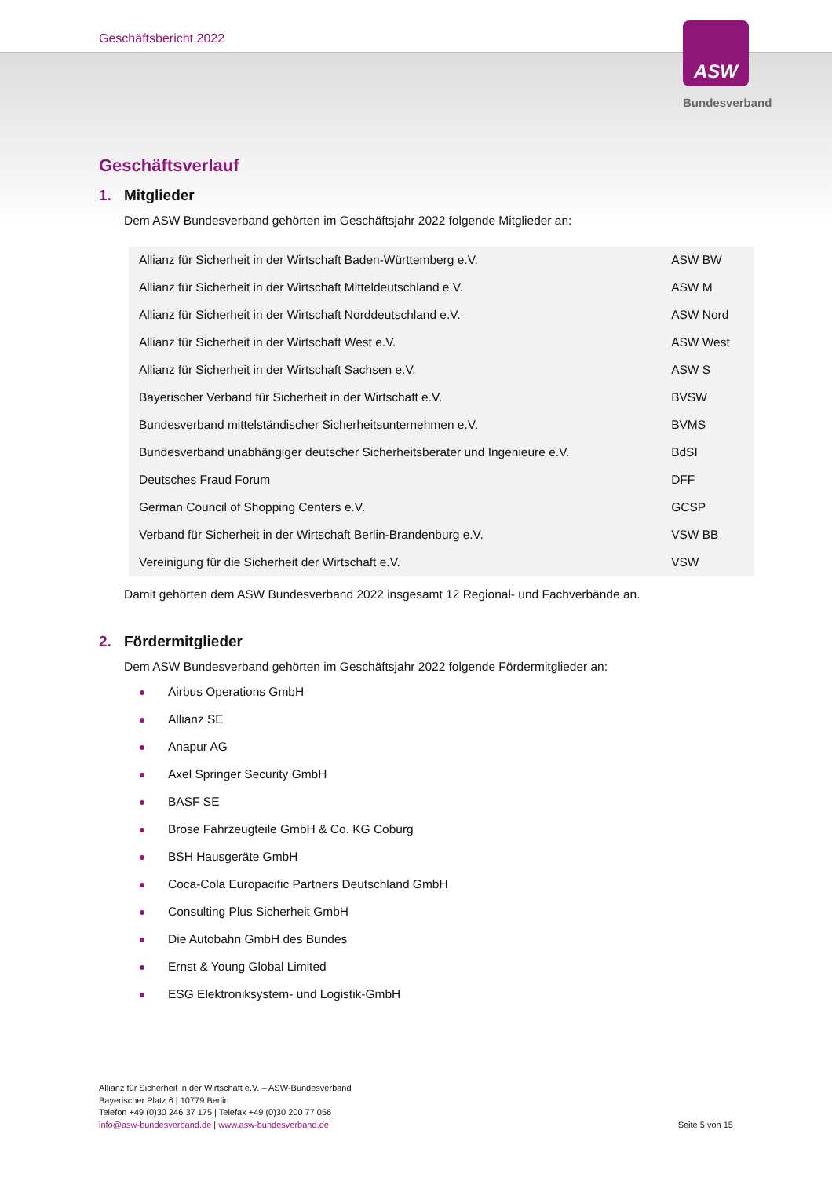Geschäftsbericht 2022
ASW
Bundesverband
Geschäftsverlauf
1. Mitglieder
Dem ASW Bundesverband gehörten im Geschäftsjahr 2022 folgende Mitglieder an:
| Allianz für Sicherheit in der Wirtschaft Baden-Württemberg e.V. | ASW BW |
| Allianz für Sicherheit in der Wirtschaft Mitteldeutschland e.V. | ASW M |
| Allianz für Sicherheit in der Wirtschaft Norddeutschland e.V. | ASW Nord |
| Allianz für Sicherheit in der Wirtschaft West e.V. | ASW West |
| Allianz für Sicherheit in der Wirtschaft Sachsen e.V. | ASW S |
| Bayerischer Verband für Sicherheit in der Wirtschaft e.V. | BVSW |
| Bundesverband mittelständischer Sicherheitsunternehmen e.V. | BVMS |
| Bundesverband unabhängiger deutscher Sicherheitsberater und Ingenieure e.V. | BdSI |
| Deutsches Fraud Forum | DFF |
| German Council of Shopping Centers e.V. | GCSP |
| Verband für Sicherheit in der Wirtschaft Berlin-Brandenburg e.V. | VSW BB |
| Vereinigung für die Sicherheit der Wirtschaft e.V. | VSW |
Damit gehörten dem ASW Bundesverband 2022 insgesamt 12 Regional- und Fachverbände an.
2. Fördermitglieder
Dem ASW Bundesverband gehörten im Geschäftsjahr 2022 folgende Fördermitglieder an:
Airbus Operations GmbH
Allianz SE
Anapur AG
Axel Springer Security GmbH
BASF SE
Brose Fahrzeugteile GmbH & Co. KG Coburg
BSH Hausgeräte GmbH
Coca-Cola Europacific Partners Deutschland GmbH
Consulting Plus Sicherheit GmbH
Die Autobahn GmbH des Bundes
Ernst & Young Global Limited
ESG Elektroniksystem- und Logistik-GmbH
Allianz für Sicherheit in der Wirtschaft e.V. – ASW-Bundesverband
Bayerischer Platz 6 | 10779 Berlin
Telefon +49 (0)30 246 37 175 | Telefax +49 (0)30 200 77 056
info@asw-bundesverband.de | www.asw-bundesverband.de
Seite 5 von 15